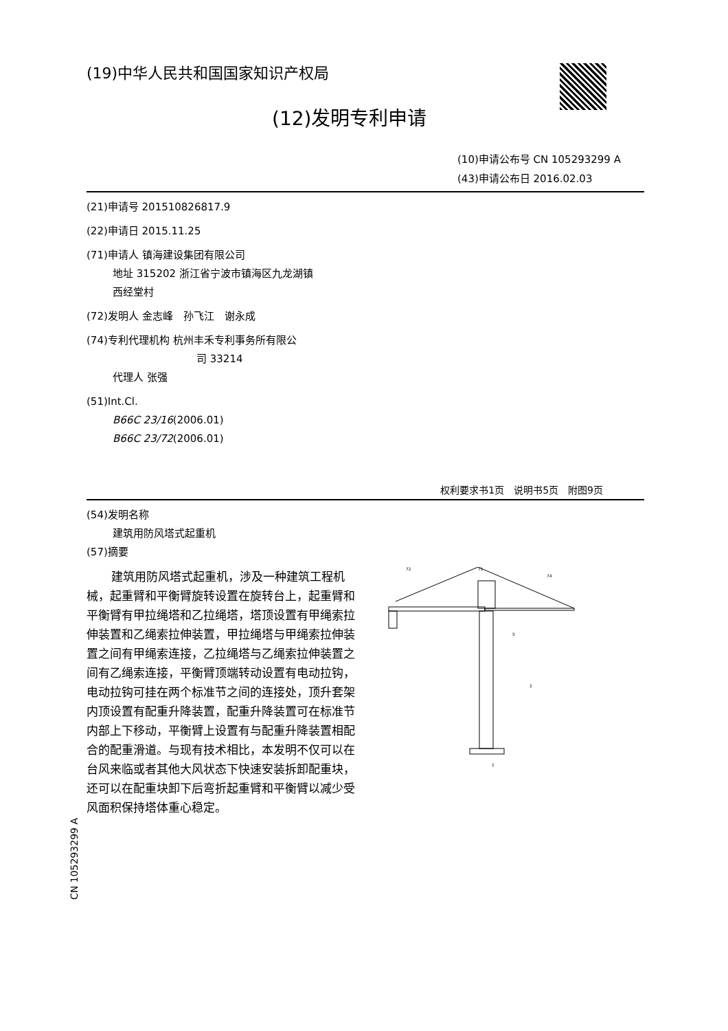(19)中华人民共和国国家知识产权局
(12)发明专利申请
(10)申请公布号 CN 105293299 A
(43)申请公布日 2016.02.03
(21)申请号 201510826817.9
(22)申请日 2015.11.25
(71)申请人 镇海建设集团有限公司
地址 315202 浙江省宁波市镇海区九龙湖镇
西经堂村
(72)发明人 金志峰　孙飞江　谢永成
(74)专利代理机构 杭州丰禾专利事务所有限公
司 33214
代理人 张强
(51)Int.Cl.
B66C 23/16(2006.01)
B66C 23/72(2006.01)
权利要求书1页　说明书5页　附图9页
(54)发明名称
建筑用防风塔式起重机
(57)摘要
建筑用防风塔式起重机，涉及一种建筑工程机械，起重臂和平衡臂旋转设置在旋转台上，起重臂和平衡臂有甲拉绳塔和乙拉绳塔，塔顶设置有甲绳索拉伸装置和乙绳索拉伸装置，甲拉绳塔与甲绳索拉伸装置之间有甲绳索连接，乙拉绳塔与乙绳索拉伸装置之间有乙绳索连接，平衡臂顶端转动设置有电动拉钩，电动拉钩可挂在两个标准节之间的连接处，顶升套架内顶设置有配重升降装置，配重升降装置可在标准节内部上下移动，平衡臂上设置有与配重升降装置相配合的配重滑道。与现有技术相比，本发明不仅可以在台风来临或者其他大风状态下快速安装拆卸配重块，还可以在配重块卸下后弯折起重臂和平衡臂以减少受风面积保持塔体重心稳定。
72
71
74
5
2
1
CN 105293299 A